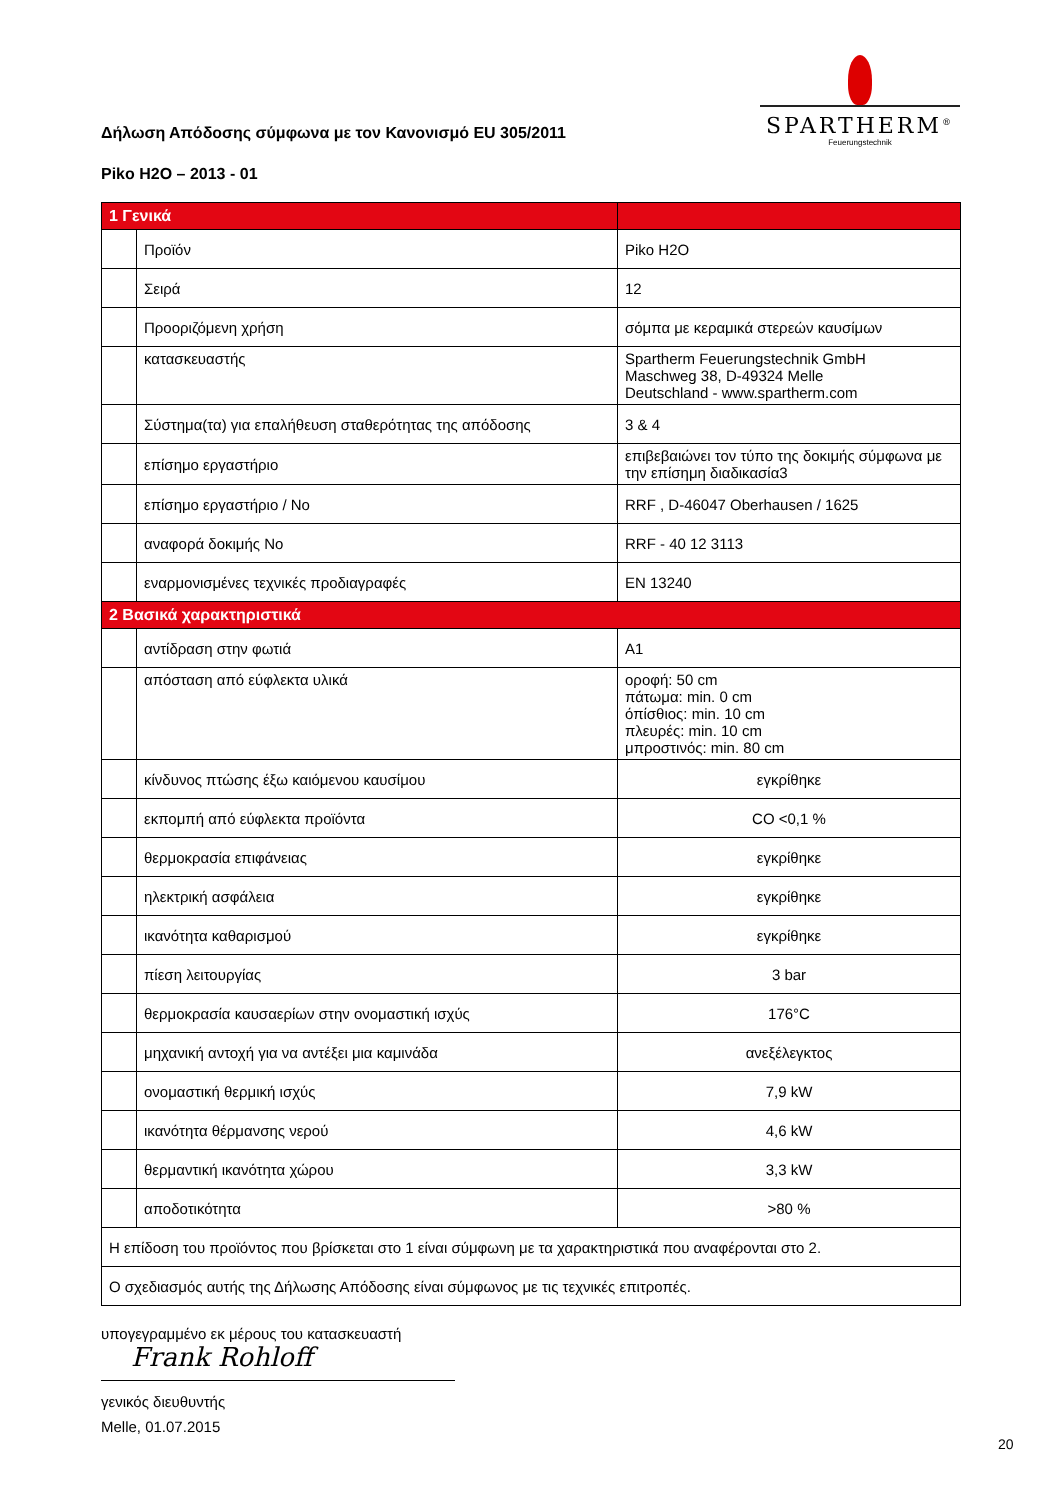SPARTHERM<sup>®</sup>
Feuerungstechnik
Δήλωση Απόδοσης σύμφωνα με τον Κανονισμό EU 305/2011
Piko H2O – 2013 - 01
| 1 Γενικά | | |
| | Προϊόν | Piko H2O |
| | Σειρά | 12 |
| | Προοριζόμενη χρήση | σόμπα με κεραμικά στερεών καυσίμων |
| | κατασκευαστής | Spartherm Feuerungstechnik GmbH Maschweg 38, D-49324 Melle Deutschland - www.spartherm.com |
| | Σύστημα(τα) για επαλήθευση σταθερότητας της απόδοσης | 3 & 4 |
| | επίσημο εργαστήριο | επιβεβαιώνει τον τύπο της δοκιμής σύμφωνα με την επίσημη διαδικασία3 |
| | επίσημο εργαστήριο / No | RRF , D-46047 Oberhausen / 1625 |
| | αναφορά δοκιμής No | RRF - 40 12 3113 |
| | εναρμονισμένες τεχνικές προδιαγραφές | EN 13240 |
| 2 Βασικά χαρακτηριστικά | | |
| | αντίδραση στην φωτιά | A1 |
| | απόσταση από εύφλεκτα υλικά | οροφή: 50 cm πάτωμα: min. 0 cm όπίσθιος: min. 10 cm πλευρές: min. 10 cm μπροστινός: min. 80 cm |
| | κίνδυνος πτώσης έξω καιόμενου καυσίμου | εγκρίθηκε |
| | εκπομπή από εύφλεκτα προϊόντα | CO <0,1 % |
| | θερμοκρασία επιφάνειας | εγκρίθηκε |
| | ηλεκτρική ασφάλεια | εγκρίθηκε |
| | ικανότητα καθαρισμού | εγκρίθηκε |
| | πίεση λειτουργίας | 3 bar |
| | θερμοκρασία καυσαερίων στην ονομαστική ισχύς | 176°C |
| | μηχανική αντοχή για να αντέξει μια καμινάδα | ανεξέλεγκτος |
| | ονομαστική θερμική ισχύς | 7,9 kW |
| | ικανότητα θέρμανσης νερού | 4,6 kW |
| | θερμαντική ικανότητα χώρου | 3,3 kW |
| | αποδοτικότητα | >80 % |
| Η επίδοση του προϊόντος που βρίσκεται στο 1 είναι σύμφωνη με τα χαρακτηριστικά που αναφέρονται στο 2. | | |
| Ο σχεδιασμός αυτής της Δήλωσης Απόδοσης είναι σύμφωνος με τις τεχνικές επιτροπές. | | |
υπογεγραμμένο εκ μέρους του κατασκευαστή
Frank Rohloff
γενικός διευθυντής
Melle, 01.07.2015
20